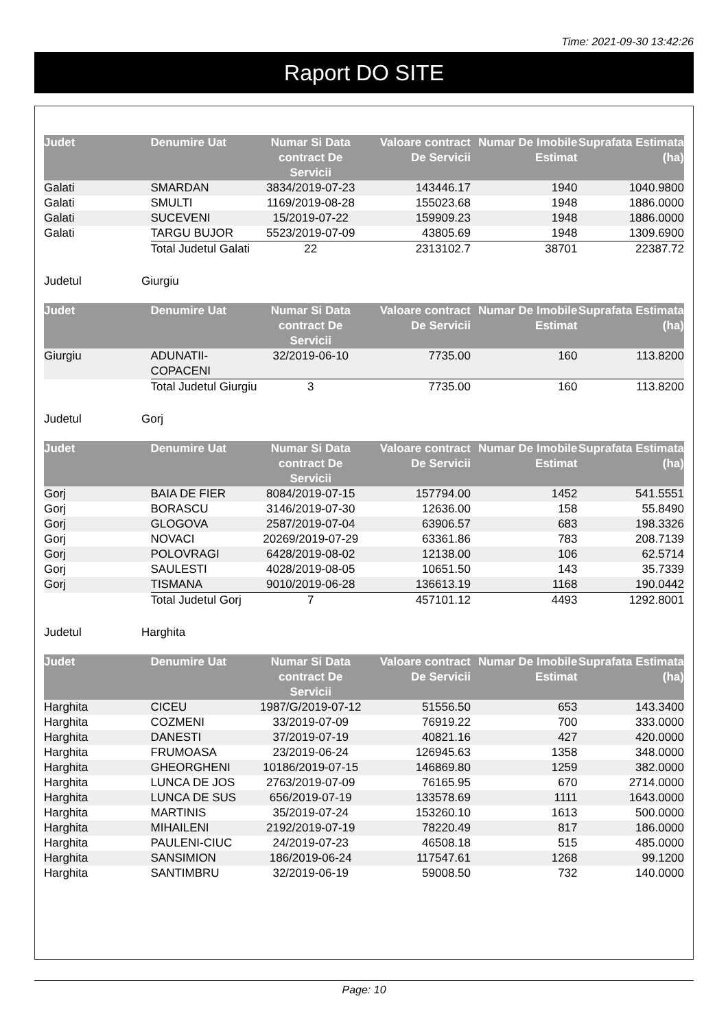Time: 2021-09-30 13:42:26
Raport DO SITE
| Judet | Denumire Uat | Numar Si Data contract De Servicii | Valoare contract De Servicii | Numar De Imobile Estimat | Suprafata Estimata (ha) |
| --- | --- | --- | --- | --- | --- |
| Galati | SMARDAN | 3834/2019-07-23 | 143446.17 | 1940 | 1040.9800 |
| Galati | SMULTI | 1169/2019-08-28 | 155023.68 | 1948 | 1886.0000 |
| Galati | SUCEVENI | 15/2019-07-22 | 159909.23 | 1948 | 1886.0000 |
| Galati | TARGU BUJOR | 5523/2019-07-09 | 43805.69 | 1948 | 1309.6900 |
| | Total Judetul Galati | 22 | 2313102.7 | 38701 | 22387.72 |
Judetul Giurgiu
| Judet | Denumire Uat | Numar Si Data contract De Servicii | Valoare contract De Servicii | Numar De Imobile Estimat | Suprafata Estimata (ha) |
| --- | --- | --- | --- | --- | --- |
| Giurgiu | ADUNATII-COPACENI | 32/2019-06-10 | 7735.00 | 160 | 113.8200 |
| | Total Judetul Giurgiu | 3 | 7735.00 | 160 | 113.8200 |
Judetul Gorj
| Judet | Denumire Uat | Numar Si Data contract De Servicii | Valoare contract De Servicii | Numar De Imobile Estimat | Suprafata Estimata (ha) |
| --- | --- | --- | --- | --- | --- |
| Gorj | BAIA DE FIER | 8084/2019-07-15 | 157794.00 | 1452 | 541.5551 |
| Gorj | BORASCU | 3146/2019-07-30 | 12636.00 | 158 | 55.8490 |
| Gorj | GLOGOVA | 2587/2019-07-04 | 63906.57 | 683 | 198.3326 |
| Gorj | NOVACI | 20269/2019-07-29 | 63361.86 | 783 | 208.7139 |
| Gorj | POLOVRAGI | 6428/2019-08-02 | 12138.00 | 106 | 62.5714 |
| Gorj | SAULESTI | 4028/2019-08-05 | 10651.50 | 143 | 35.7339 |
| Gorj | TISMANA | 9010/2019-06-28 | 136613.19 | 1168 | 190.0442 |
| | Total Judetul Gorj | 7 | 457101.12 | 4493 | 1292.8001 |
Judetul Harghita
| Judet | Denumire Uat | Numar Si Data contract De Servicii | Valoare contract De Servicii | Numar De Imobile Estimat | Suprafata Estimata (ha) |
| --- | --- | --- | --- | --- | --- |
| Harghita | CICEU | 1987/G/2019-07-12 | 51556.50 | 653 | 143.3400 |
| Harghita | COZMENI | 33/2019-07-09 | 76919.22 | 700 | 333.0000 |
| Harghita | DANESTI | 37/2019-07-19 | 40821.16 | 427 | 420.0000 |
| Harghita | FRUMOASA | 23/2019-06-24 | 126945.63 | 1358 | 348.0000 |
| Harghita | GHEORGHENI | 10186/2019-07-15 | 146869.80 | 1259 | 382.0000 |
| Harghita | LUNCA DE JOS | 2763/2019-07-09 | 76165.95 | 670 | 2714.0000 |
| Harghita | LUNCA DE SUS | 656/2019-07-19 | 133578.69 | 1111 | 1643.0000 |
| Harghita | MARTINIS | 35/2019-07-24 | 153260.10 | 1613 | 500.0000 |
| Harghita | MIHAILENI | 2192/2019-07-19 | 78220.49 | 817 | 186.0000 |
| Harghita | PAULENI-CIUC | 24/2019-07-23 | 46508.18 | 515 | 485.0000 |
| Harghita | SANSIMION | 186/2019-06-24 | 117547.61 | 1268 | 99.1200 |
| Harghita | SANTIMBRU | 32/2019-06-19 | 59008.50 | 732 | 140.0000 |
Page: 10